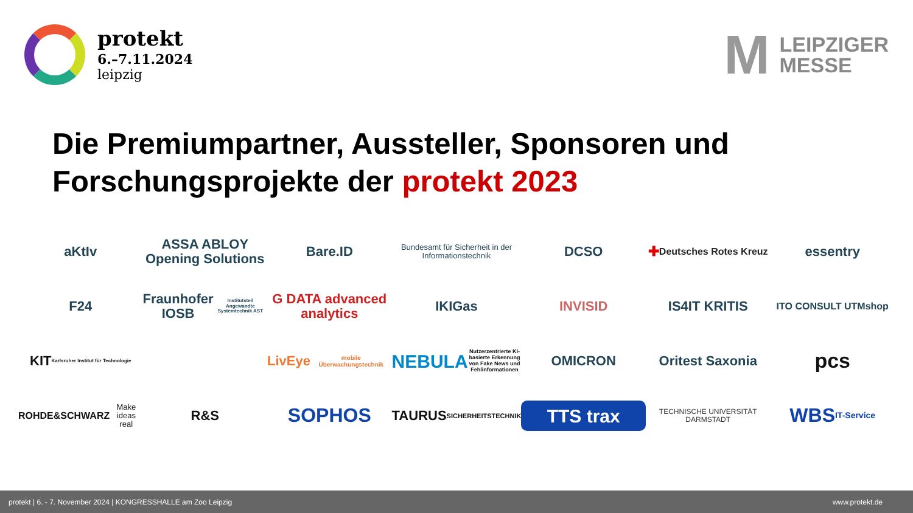protekt
6.–7.11.2024
leipzig
M
LEIPZIGER
MESSE
Die Premiumpartner, Aussteller, Sponsoren und Forschungsprojekte der protekt 2023
aKtIv
ASSA ABLOY
Opening Solutions
Bare.ID
Bundesamt für Sicherheit in der Informationstechnik
DCSO
✚ Deutsches Rotes Kreuz
essentry
F24
Fraunhofer IOSB
Institutsteil Angewandte Systemtechnik AST
G DATA advanced analytics
IKIGas
INVISID
IS4IT KRITIS
ITO CONSULT UTMshop
KIT
Karlsruher Institut für Technologie
LivEye mobile Überwachungstechnik
NEBULA
Nutzerzentrierte KI-basierte Erkennung von Fake News und Fehlinformationen
OMICRON
Oritest Saxonia
pcs
ROHDE&SCHWARZ
Make ideas real
R&S
SOPHOS
TAURUS
SICHERHEITSTECHNIK
TTS trax
TECHNISCHE UNIVERSITÄT DARMSTADT
WBS
IT-Service
protekt | 6. - 7. November 2024 | KONGRESSHALLE am Zoo Leipzig www.protekt.de